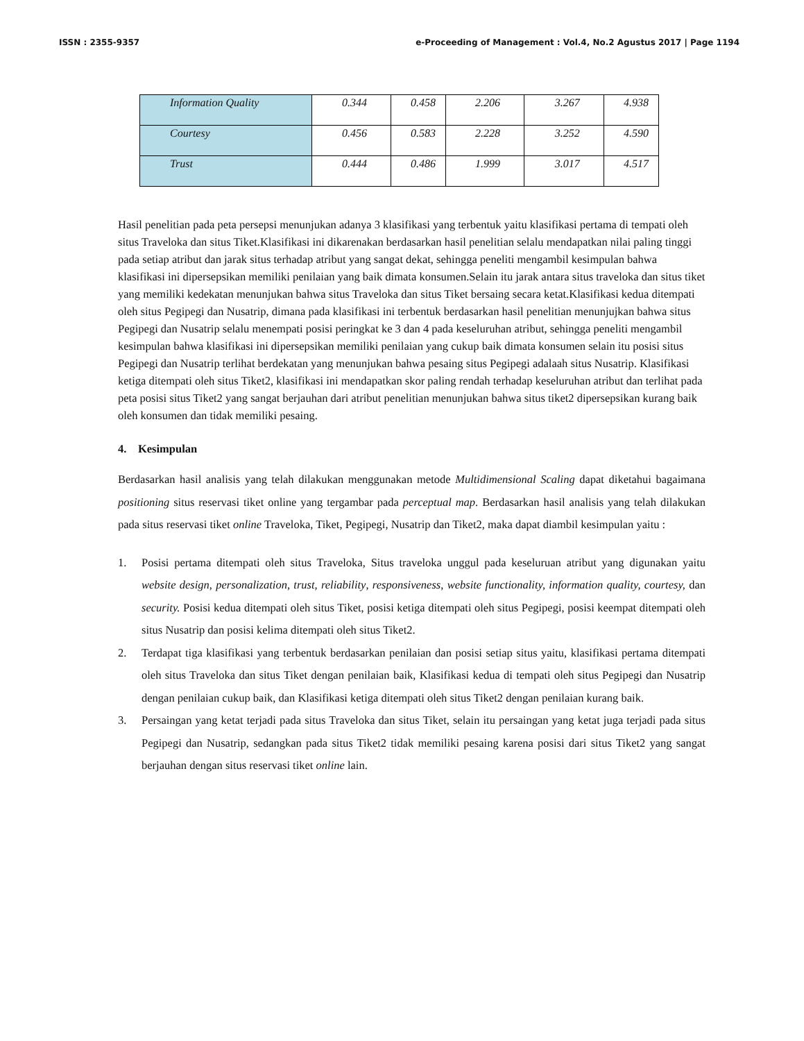ISSN : 2355-9357 e-Proceeding of Management : Vol.4, No.2 Agustus 2017 | Page 1194
| Information Quality | 0.344 | 0.458 | 2.206 | 3.267 | 4.938 |
| Courtesy | 0.456 | 0.583 | 2.228 | 3.252 | 4.590 |
| Trust | 0.444 | 0.486 | 1.999 | 3.017 | 4.517 |
Hasil penelitian pada peta persepsi menunjukan adanya 3 klasifikasi yang terbentuk yaitu klasifikasi pertama di tempati oleh situs Traveloka dan situs Tiket.Klasifikasi ini dikarenakan berdasarkan hasil penelitian selalu mendapatkan nilai paling tinggi pada setiap atribut dan jarak situs terhadap atribut yang sangat dekat, sehingga peneliti mengambil kesimpulan bahwa klasifikasi ini dipersepsikan memiliki penilaian yang baik dimata konsumen.Selain itu jarak antara situs traveloka dan situs tiket yang memiliki kedekatan menunjukan bahwa situs Traveloka dan situs Tiket bersaing secara ketat.Klasifikasi kedua ditempati oleh situs Pegipegi dan Nusatrip, dimana pada klasifikasi ini terbentuk berdasarkan hasil penelitian menunjujkan bahwa situs Pegipegi dan Nusatrip selalu menempati posisi peringkat ke 3 dan 4 pada keseluruhan atribut, sehingga peneliti mengambil kesimpulan bahwa klasifikasi ini dipersepsikan memiliki penilaian yang cukup baik dimata konsumen selain itu posisi situs Pegipegi dan Nusatrip terlihat berdekatan yang menunjukan bahwa pesaing situs Pegipegi adalaah situs Nusatrip. Klasifikasi ketiga ditempati oleh situs Tiket2, klasifikasi ini mendapatkan skor paling rendah terhadap keseluruhan atribut dan terlihat pada peta posisi situs Tiket2 yang sangat berjauhan dari atribut penelitian menunjukan bahwa situs tiket2 dipersepsikan kurang baik oleh konsumen dan tidak memiliki pesaing.
4. Kesimpulan
Berdasarkan hasil analisis yang telah dilakukan menggunakan metode Multidimensional Scaling dapat diketahui bagaimana positioning situs reservasi tiket online yang tergambar pada perceptual map. Berdasarkan hasil analisis yang telah dilakukan pada situs reservasi tiket online Traveloka, Tiket, Pegipegi, Nusatrip dan Tiket2, maka dapat diambil kesimpulan yaitu :
1. Posisi pertama ditempati oleh situs Traveloka, Situs traveloka unggul pada keseluruan atribut yang digunakan yaitu website design, personalization, trust, reliability, responsiveness, website functionality, information quality, courtesy, dan security. Posisi kedua ditempati oleh situs Tiket, posisi ketiga ditempati oleh situs Pegipegi, posisi keempat ditempati oleh situs Nusatrip dan posisi kelima ditempati oleh situs Tiket2.
2. Terdapat tiga klasifikasi yang terbentuk berdasarkan penilaian dan posisi setiap situs yaitu, klasifikasi pertama ditempati oleh situs Traveloka dan situs Tiket dengan penilaian baik, Klasifikasi kedua di tempati oleh situs Pegipegi dan Nusatrip dengan penilaian cukup baik, dan Klasifikasi ketiga ditempati oleh situs Tiket2 dengan penilaian kurang baik.
3. Persaingan yang ketat terjadi pada situs Traveloka dan situs Tiket, selain itu persaingan yang ketat juga terjadi pada situs Pegipegi dan Nusatrip, sedangkan pada situs Tiket2 tidak memiliki pesaing karena posisi dari situs Tiket2 yang sangat berjauhan dengan situs reservasi tiket online lain.